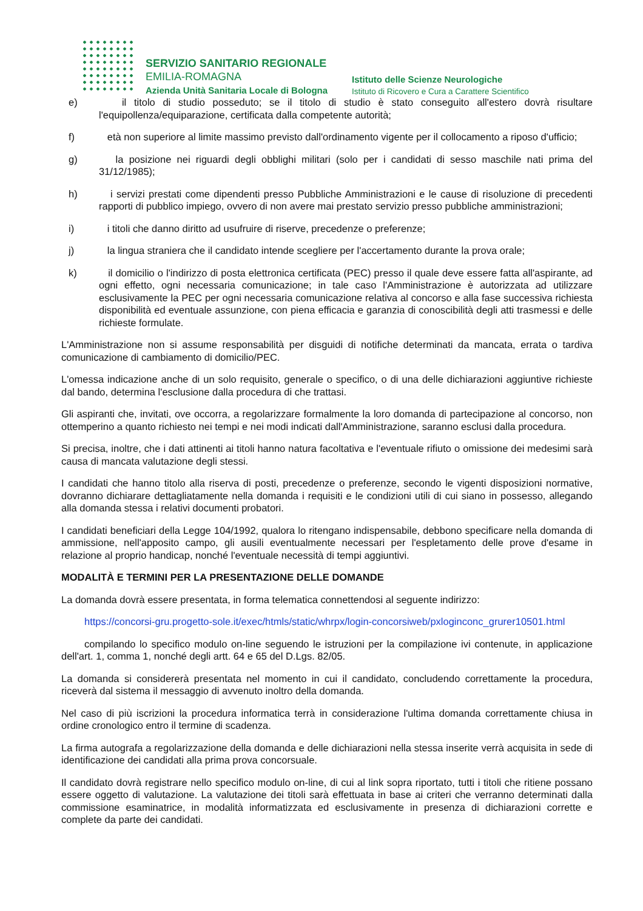SERVIZIO SANITARIO REGIONALE
EMILIA-ROMAGNA
Azienda Unità Sanitaria Locale di Bologna
Istituto delle Scienze Neurologiche
Istituto di Ricovero e Cura a Carattere Scientifico
e) il titolo di studio posseduto; se il titolo di studio è stato conseguito all'estero dovrà risultare l'equipollenza/equiparazione, certificata dalla competente autorità;
f) età non superiore al limite massimo previsto dall'ordinamento vigente per il collocamento a riposo d'ufficio;
g) la posizione nei riguardi degli obblighi militari (solo per i candidati di sesso maschile nati prima del 31/12/1985);
h) i servizi prestati come dipendenti presso Pubbliche Amministrazioni e le cause di risoluzione di precedenti rapporti di pubblico impiego, ovvero di non avere mai prestato servizio presso pubbliche amministrazioni;
i) i titoli che danno diritto ad usufruire di riserve, precedenze o preferenze;
j) la lingua straniera che il candidato intende scegliere per l'accertamento durante la prova orale;
k) il domicilio o l'indirizzo di posta elettronica certificata (PEC) presso il quale deve essere fatta all'aspirante, ad ogni effetto, ogni necessaria comunicazione; in tale caso l'Amministrazione è autorizzata ad utilizzare esclusivamente la PEC per ogni necessaria comunicazione relativa al concorso e alla fase successiva richiesta disponibilità ed eventuale assunzione, con piena efficacia e garanzia di conoscibilità degli atti trasmessi e delle richieste formulate.
L'Amministrazione non si assume responsabilità per disguidi di notifiche determinati da mancata, errata o tardiva comunicazione di cambiamento di domicilio/PEC.
L'omessa indicazione anche di un solo requisito, generale o specifico, o di una delle dichiarazioni aggiuntive richieste dal bando, determina l'esclusione dalla procedura di che trattasi.
Gli aspiranti che, invitati, ove occorra, a regolarizzare formalmente la loro domanda di partecipazione al concorso, non ottemperino a quanto richiesto nei tempi e nei modi indicati dall'Amministrazione, saranno esclusi dalla procedura.
Si precisa, inoltre, che i dati attinenti ai titoli hanno natura facoltativa e l'eventuale rifiuto o omissione dei medesimi sarà causa di mancata valutazione degli stessi.
I candidati che hanno titolo alla riserva di posti, precedenze o preferenze, secondo le vigenti disposizioni normative, dovranno dichiarare dettagliatamente nella domanda i requisiti e le condizioni utili di cui siano in possesso, allegando alla domanda stessa i relativi documenti probatori.
I candidati beneficiari della Legge 104/1992, qualora lo ritengano indispensabile, debbono specificare nella domanda di ammissione, nell'apposito campo, gli ausili eventualmente necessari per l'espletamento delle prove d'esame in relazione al proprio handicap, nonché l'eventuale necessità di tempi aggiuntivi.
MODALITÀ E TERMINI PER LA PRESENTAZIONE DELLE DOMANDE
La domanda dovrà essere presentata, in forma telematica connettendosi al seguente indirizzo:
https://concorsi-gru.progetto-sole.it/exec/htmls/static/whrpx/login-concorsiweb/pxloginconc_grurer10501.html
compilando lo specifico modulo on-line seguendo le istruzioni per la compilazione ivi contenute, in applicazione dell'art. 1, comma 1, nonché degli artt. 64 e 65 del D.Lgs. 82/05.
La domanda si considererà presentata nel momento in cui il candidato, concludendo correttamente la procedura, riceverà dal sistema il messaggio di avvenuto inoltro della domanda.
Nel caso di più iscrizioni la procedura informatica terrà in considerazione l'ultima domanda correttamente chiusa in ordine cronologico entro il termine di scadenza.
La firma autografa a regolarizzazione della domanda e delle dichiarazioni nella stessa inserite verrà acquisita in sede di identificazione dei candidati alla prima prova concorsuale.
Il candidato dovrà registrare nello specifico modulo on-line, di cui al link sopra riportato, tutti i titoli che ritiene possano essere oggetto di valutazione. La valutazione dei titoli sarà effettuata in base ai criteri che verranno determinati dalla commissione esaminatrice, in modalità informatizzata ed esclusivamente in presenza di dichiarazioni corrette e complete da parte dei candidati.